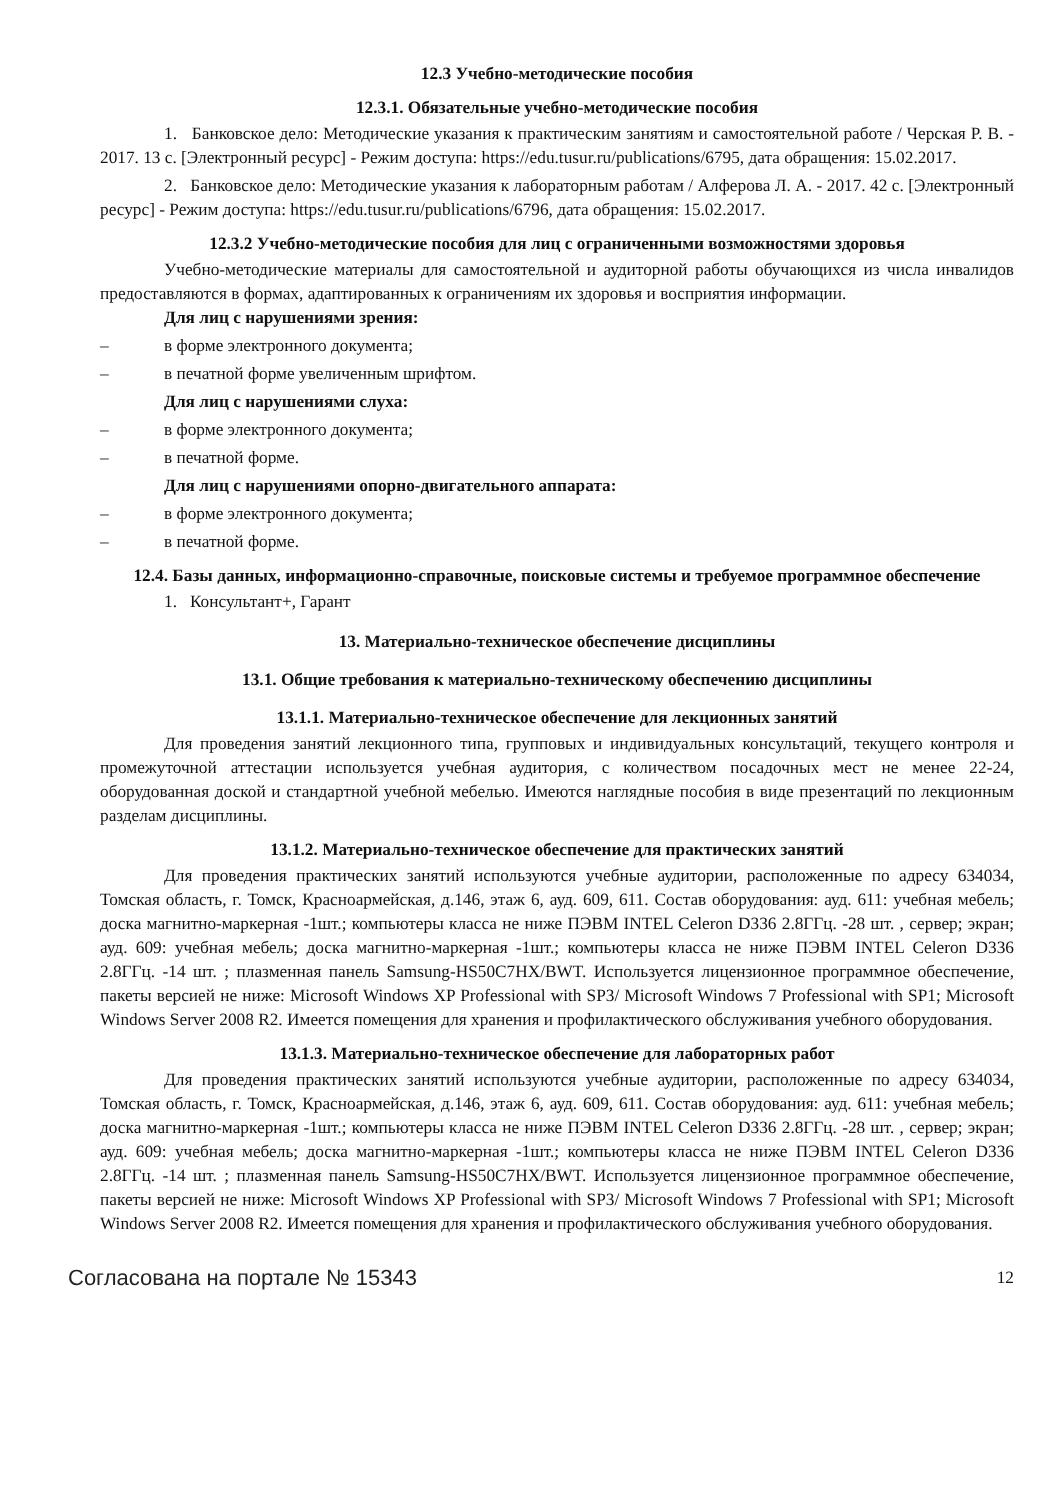12.3 Учебно-методические пособия
12.3.1. Обязательные учебно-методические пособия
1. Банковское дело: Методические указания к практическим занятиям и самостоятельной работе / Черская Р. В. - 2017. 13 с. [Электронный ресурс] - Режим доступа: https://edu.tusur.ru/publications/6795, дата обращения: 15.02.2017.
2. Банковское дело: Методические указания к лабораторным работам / Алферова Л. А. - 2017. 42 с. [Электронный ресурс] - Режим доступа: https://edu.tusur.ru/publications/6796, дата обращения: 15.02.2017.
12.3.2 Учебно-методические пособия для лиц с ограниченными возможностями здоровья
Учебно-методические материалы для самостоятельной и аудиторной работы обучающихся из числа инвалидов предоставляются в формах, адаптированных к ограничениям их здоровья и восприятия информации.
Для лиц с нарушениями зрения:
– в форме электронного документа;
– в печатной форме увеличенным шрифтом.
Для лиц с нарушениями слуха:
– в форме электронного документа;
– в печатной форме.
Для лиц с нарушениями опорно-двигательного аппарата:
– в форме электронного документа;
– в печатной форме.
12.4. Базы данных, информационно-справочные, поисковые системы и требуемое программное обеспечение
1. Консультант+, Гарант
13. Материально-техническое обеспечение дисциплины
13.1. Общие требования к материально-техническому обеспечению дисциплины
13.1.1. Материально-техническое обеспечение для лекционных занятий
Для проведения занятий лекционного типа, групповых и индивидуальных консультаций, текущего контроля и промежуточной аттестации используется учебная аудитория, с количеством посадочных мест не менее 22-24, оборудованная доской и стандартной учебной мебелью. Имеются наглядные пособия в виде презентаций по лекционным разделам дисциплины.
13.1.2. Материально-техническое обеспечение для практических занятий
Для проведения практических занятий используются учебные аудитории, расположенные по адресу 634034, Томская область, г. Томск, Красноармейская, д.146, этаж 6, ауд. 609, 611. Состав оборудования: ауд. 611: учебная мебель; доска магнитно-маркерная -1шт.; компьютеры класса не ниже ПЭВМ INTEL Celeron D336 2.8ГГц. -28 шт. , сервер; экран; ауд. 609: учебная мебель; доска магнитно-маркерная -1шт.; компьютеры класса не ниже ПЭВМ INTEL Celeron D336 2.8ГГц. -14 шт. ; плазменная панель Samsung-HS50C7HX/BWT. Используется лицензионное программное обеспечение, пакеты версией не ниже: Microsoft Windows XP Professional with SP3/ Microsoft Windows 7 Professional with SP1; Microsoft Windows Server 2008 R2. Имеется помещения для хранения и профилактического обслуживания учебного оборудования.
13.1.3. Материально-техническое обеспечение для лабораторных работ
Для проведения практических занятий используются учебные аудитории, расположенные по адресу 634034, Томская область, г. Томск, Красноармейская, д.146, этаж 6, ауд. 609, 611. Состав оборудования: ауд. 611: учебная мебель; доска магнитно-маркерная -1шт.; компьютеры класса не ниже ПЭВМ INTEL Celeron D336 2.8ГГц. -28 шт. , сервер; экран; ауд. 609: учебная мебель; доска магнитно-маркерная -1шт.; компьютеры класса не ниже ПЭВМ INTEL Celeron D336 2.8ГГц. -14 шт. ; плазменная панель Samsung-HS50C7HX/BWT. Используется лицензионное программное обеспечение, пакеты версией не ниже: Microsoft Windows XP Professional with SP3/ Microsoft Windows 7 Professional with SP1; Microsoft Windows Server 2008 R2. Имеется помещения для хранения и профилактического обслуживания учебного оборудования.
Согласована на портале № 15343 12